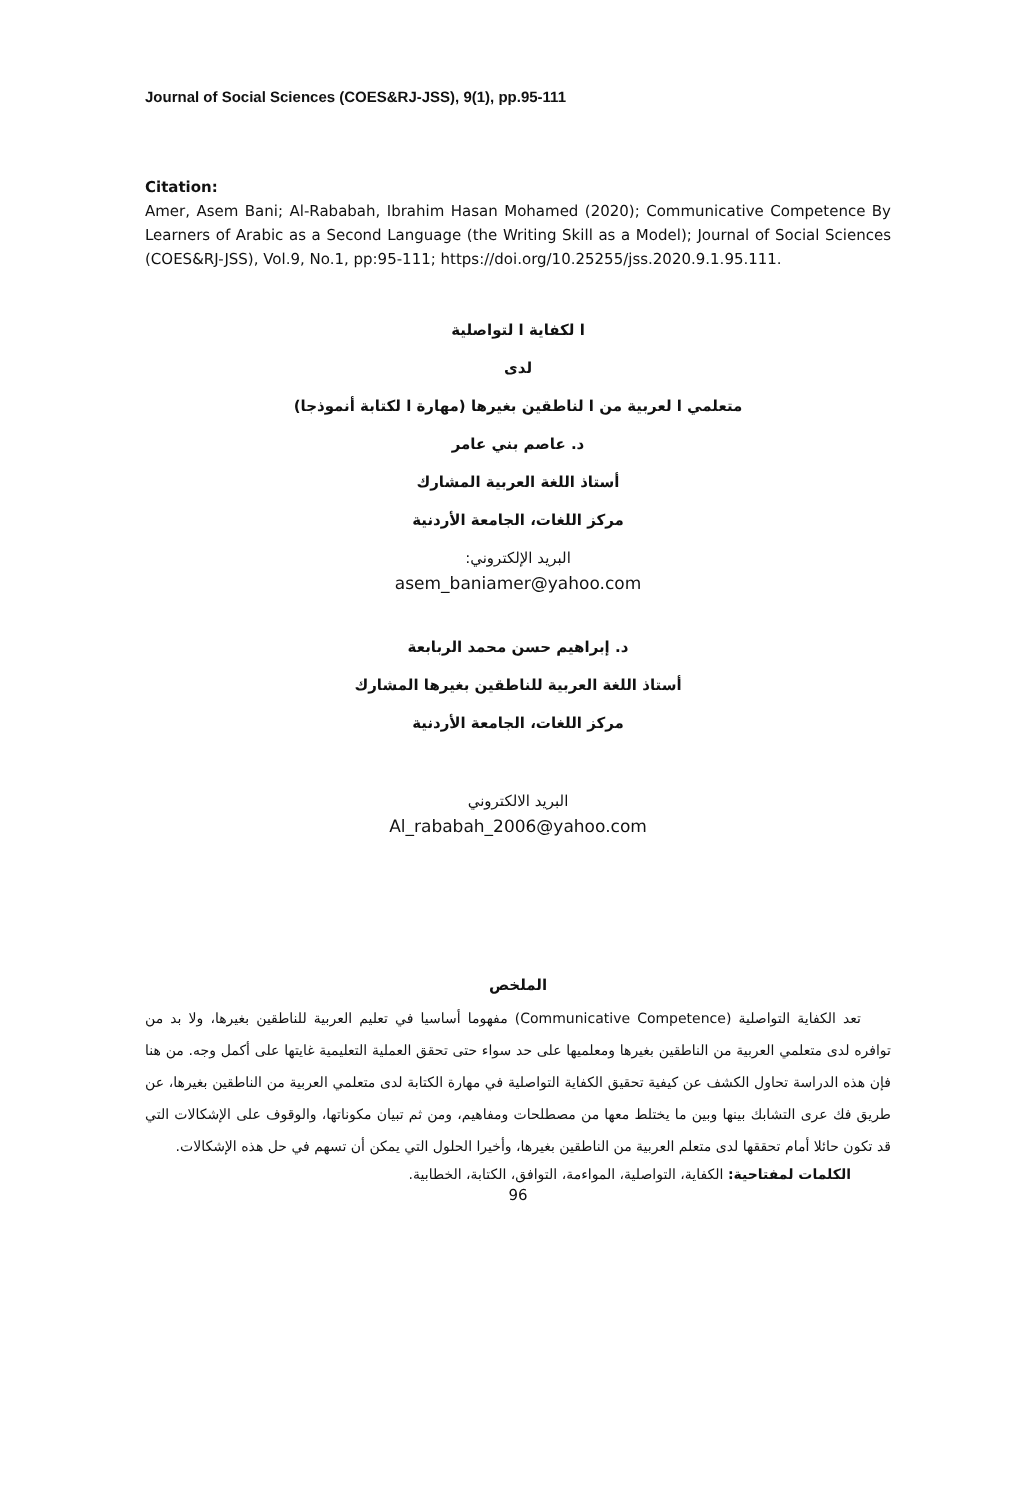Journal of Social Sciences (COES&RJ-JSS), 9(1), pp.95-111
Citation:
Amer, Asem Bani; Al-Rababah, Ibrahim Hasan Mohamed (2020); Communicative Competence By Learners of Arabic as a Second Language (the Writing Skill as a Model); Journal of Social Sciences (COES&RJ-JSS), Vol.9, No.1, pp:95-111; https://doi.org/10.25255/jss.2020.9.1.95.111.
ا لكفاية ا لتواصلية
لدى
متعلمي ا لعربية من ا لناطقين بغيرها (مهارة ا لكتابة أنموذجا)
د. عاصم بني عامر
أستاذ اللغة العربية المشارك
مركز اللغات، الجامعة الأردنية
البريد الإلكتروني:
asem_baniamer@yahoo.com
د. إبراهيم حسن محمد الربابعة
أستاذ اللغة العربية للناطقين بغيرها المشارك
مركز اللغات، الجامعة الأردنية
البريد الالكتروني
Al_rababah_2006@yahoo.com
الملخص
تعد الكفاية التواصلية (Communicative Competence) مفهوما أساسيا في تعليم العربية للناطقين بغيرها، ولا بد من توافره لدى متعلمي العربية من الناطقين بغيرها ومعلميها على حد سواء حتى تحقق العملية التعليمية غايتها على أكمل وجه. من هنا فإن هذه الدراسة تحاول الكشف عن كيفية تحقيق الكفاية التواصلية في مهارة الكتابة لدى متعلمي العربية من الناطقين بغيرها، عن طريق فك عرى التشابك بينها وبين ما يختلط معها من مصطلحات ومفاهيم، ومن ثم تبيان مكوناتها، والوقوف على الإشكالات التي قد تكون حائلا أمام تحققها لدى متعلم العربية من الناطقين بغيرها، وأخيرا الحلول التي يمكن أن تسهم في حل هذه الإشكالات.
الكلمات لمفتاحية: الكفاية، التواصلية، المواءمة، التوافق، الكتابة، الخطابية.
96